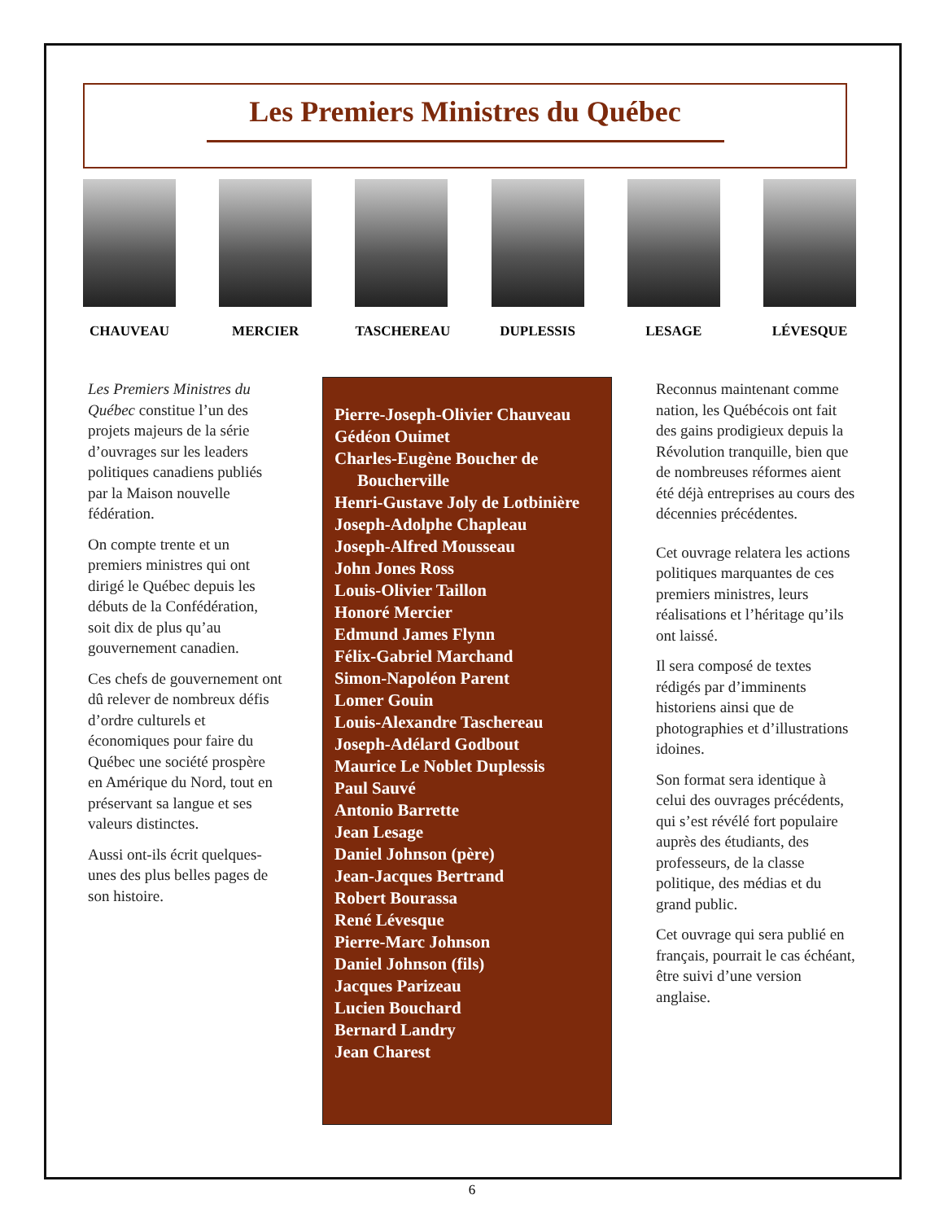Les Premiers Ministres du Québec
CHAUVEAU MERCIER TASCHEREAU DUPLESSIS LESAGE LÉVESQUE
Les Premiers Ministres du Québec constitue l’un des projets majeurs de la série d’ouvrages sur les leaders politiques canadiens publiés par la Maison nouvelle fédération.
On compte trente et un premiers ministres qui ont dirigé le Québec depuis les débuts de la Confédération, soit dix de plus qu’au gouvernement canadien.
Ces chefs de gouvernement ont dû relever de nombreux défis d’ordre culturels et économiques pour faire du Québec une société prospère en Amérique du Nord, tout en préservant sa langue et ses valeurs distinctes.
Aussi ont-ils écrit quelques-unes des plus belles pages de son histoire.
Pierre-Joseph-Olivier Chauveau
Gédéon Ouimet
Charles-Eugène Boucher de Boucherville
Henri-Gustave Joly de Lotbinière
Joseph-Adolphe Chapleau
Joseph-Alfred Mousseau
John Jones Ross
Louis-Olivier Taillon
Honoré Mercier
Edmund James Flynn
Félix-Gabriel Marchand
Simon-Napoléon Parent
Lomer Gouin
Louis-Alexandre Taschereau
Joseph-Adélard Godbout
Maurice Le Noblet Duplessis
Paul Sauvé
Antonio Barrette
Jean Lesage
Daniel Johnson (père)
Jean-Jacques Bertrand
Robert Bourassa
René Lévesque
Pierre-Marc Johnson
Daniel Johnson (fils)
Jacques Parizeau
Lucien Bouchard
Bernard Landry
Jean Charest
Reconnus maintenant comme nation, les Québécois ont fait des gains prodigieux depuis la Révolution tranquille, bien que de nombreuses réformes aient été déjà entreprises au cours des décennies précédentes.
Cet ouvrage relatera les actions politiques marquantes de ces premiers ministres, leurs réalisations et l’héritage qu’ils ont laissé.
Il sera composé de textes rédigés par d’imminents historiens ainsi que de photographies et d’illustrations idoines.
Son format sera identique à celui des ouvrages précédents, qui s’est révélé fort populaire auprès des étudiants, des professeurs, de la classe politique, des médias et du grand public.
Cet ouvrage qui sera publié en français, pourrait le cas échéant, être suivi d’une version anglaise.
6